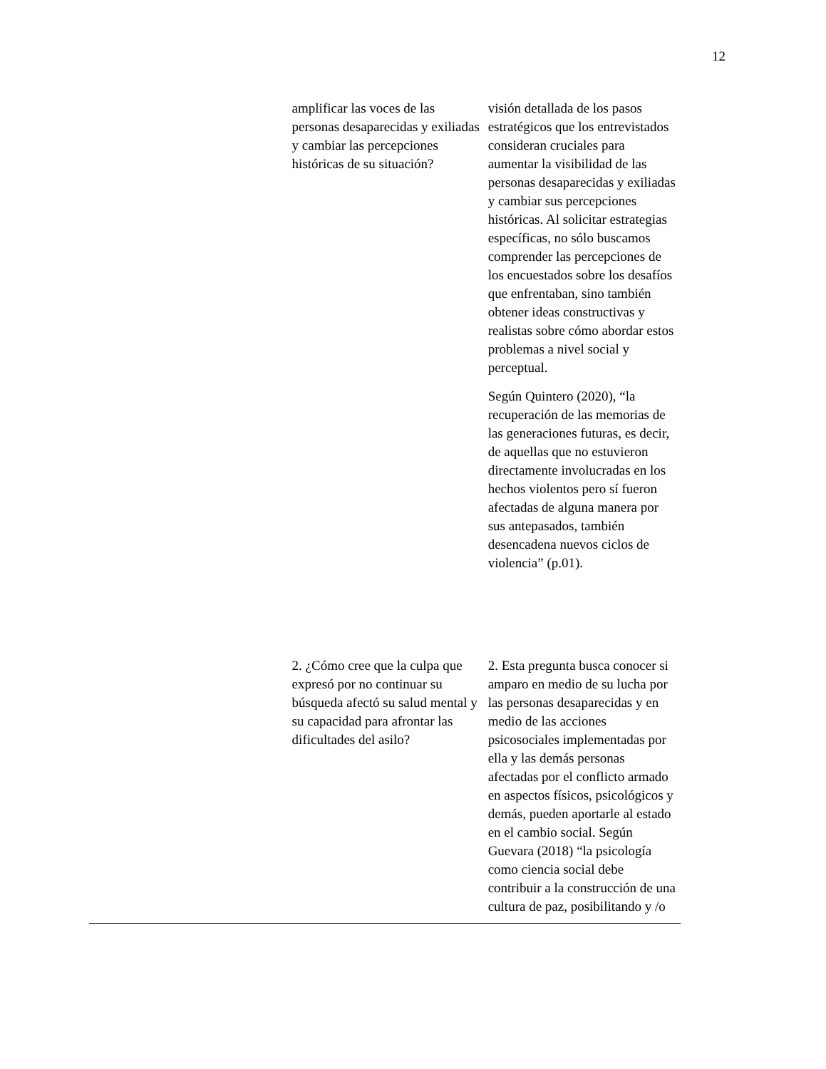12
| | amplificar las voces de las personas desaparecidas y exiliadas y cambiar las percepciones históricas de su situación? | visión detallada de los pasos estratégicos que los entrevistados consideran cruciales para aumentar la visibilidad de las personas desaparecidas y exiliadas y cambiar sus percepciones históricas. Al solicitar estrategias específicas, no sólo buscamos comprender las percepciones de los encuestados sobre los desafíos que enfrentaban, sino también obtener ideas constructivas y realistas sobre cómo abordar estos problemas a nivel social y perceptual. Según Quintero (2020), “la recuperación de las memorias de las generaciones futuras, es decir, de aquellas que no estuvieron directamente involucradas en los hechos violentos pero sí fueron afectadas de alguna manera por sus antepasados, también desencadena nuevos ciclos de violencia” (p.01). |
| | 2. ¿Cómo cree que la culpa que expresó por no continuar su búsqueda afectó su salud mental y su capacidad para afrontar las dificultades del asilo? | 2. Esta pregunta busca conocer si amparo en medio de su lucha por las personas desaparecidas y en medio de las acciones psicosociales implementadas por ella y las demás personas afectadas por el conflicto armado en aspectos físicos, psicológicos y demás, pueden aportarle al estado en el cambio social. Según Guevara (2018) “la psicología como ciencia social debe contribuir a la construcción de una cultura de paz, posibilitando y /o |